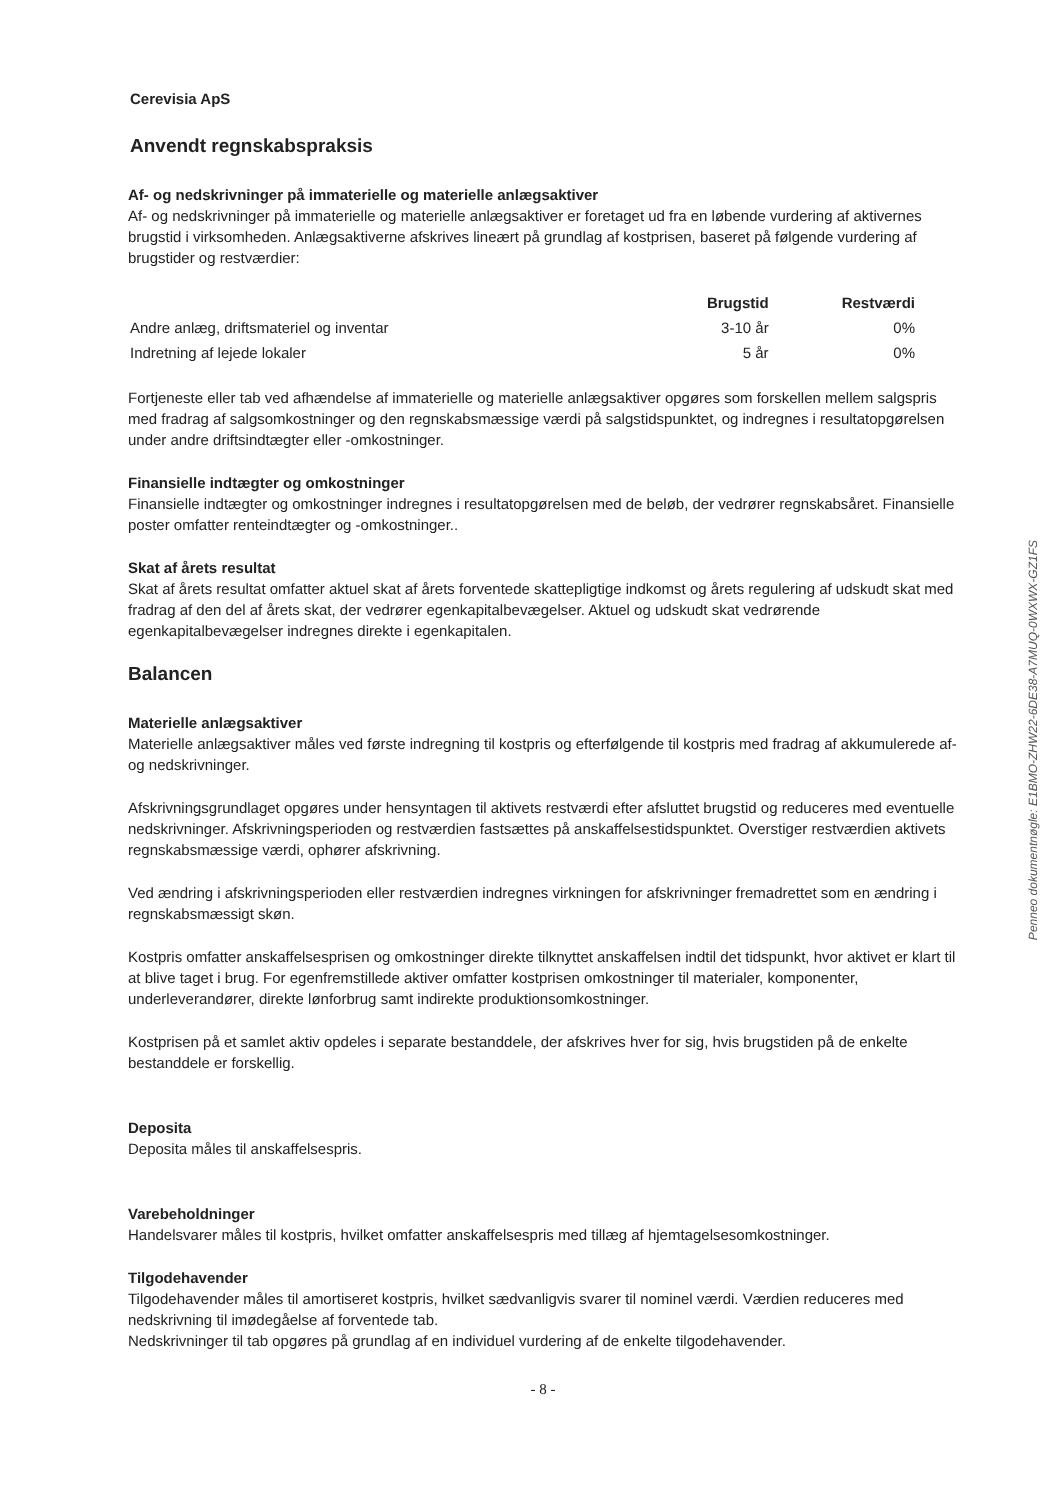Cerevisia ApS
Anvendt regnskabspraksis
Af- og nedskrivninger på immaterielle og materielle anlægsaktiver
Af- og nedskrivninger på immaterielle og materielle anlægsaktiver er foretaget ud fra en løbende vurdering af aktivernes brugstid i virksomheden. Anlægsaktiverne afskrives lineært på grundlag af kostprisen, baseret på følgende vurdering af brugstider og restværdier:
| | Brugstid | Restværdi |
| --- | --- | --- |
| Andre anlæg, driftsmateriel og inventar | 3-10 år | 0% |
| Indretning af lejede lokaler | 5 år | 0% |
Fortjeneste eller tab ved afhændelse af immaterielle og materielle anlægsaktiver opgøres som forskellen mellem salgspris med fradrag af salgsomkostninger og den regnskabsmæssige værdi på salgstidspunktet, og indregnes i resultatopgørelsen under andre driftsindtægter eller -omkostninger.
Finansielle indtægter og omkostninger
Finansielle indtægter og omkostninger indregnes i resultatopgørelsen med de beløb, der vedrører regnskabsåret. Finansielle poster omfatter renteindtægter og -omkostninger..
Skat af årets resultat
Skat af årets resultat omfatter aktuel skat af årets forventede skattepligtige indkomst og årets regulering af udskudt skat med fradrag af den del af årets skat, der vedrører egenkapitalbevægelser. Aktuel og udskudt skat vedrørende egenkapitalbevægelser indregnes direkte i egenkapitalen.
Balancen
Materielle anlægsaktiver
Materielle anlægsaktiver måles ved første indregning til kostpris og efterfølgende til kostpris med fradrag af akkumulerede af- og nedskrivninger.
Afskrivningsgrundlaget opgøres under hensyntagen til aktivets restværdi efter afsluttet brugstid og reduceres med eventuelle nedskrivninger. Afskrivningsperioden og restværdien fastsættes på anskaffelsestidspunktet. Overstiger restværdien aktivets regnskabsmæssige værdi, ophører afskrivning.
Ved ændring i afskrivningsperioden eller restværdien indregnes virkningen for afskrivninger fremadrettet som en ændring i regnskabsmæssigt skøn.
Kostpris omfatter anskaffelsesprisen og omkostninger direkte tilknyttet anskaffelsen indtil det tidspunkt, hvor aktivet er klart til at blive taget i brug. For egenfremstillede aktiver omfatter kostprisen omkostninger til materialer, komponenter, underleverandører, direkte lønforbrug samt indirekte produktionsomkostninger.
Kostprisen på et samlet aktiv opdeles i separate bestanddele, der afskrives hver for sig, hvis brugstiden på de enkelte bestanddele er forskellig.
Deposita
Deposita måles til anskaffelsespris.
Varebeholdninger
Handelsvarer måles til kostpris, hvilket omfatter anskaffelsespris med tillæg af hjemtagelsesomkostninger.
Tilgodehavender
Tilgodehavender måles til amortiseret kostpris, hvilket sædvanligvis svarer til nominel værdi. Værdien reduceres med nedskrivning til imødegåelse af forventede tab.
Nedskrivninger til tab opgøres på grundlag af en individuel vurdering af de enkelte tilgodehavender.
- 8 -
Penneo dokumentnøgle: E1BMO-ZHW22-6DE38-A7MUQ-0WXWX-GZ1FS